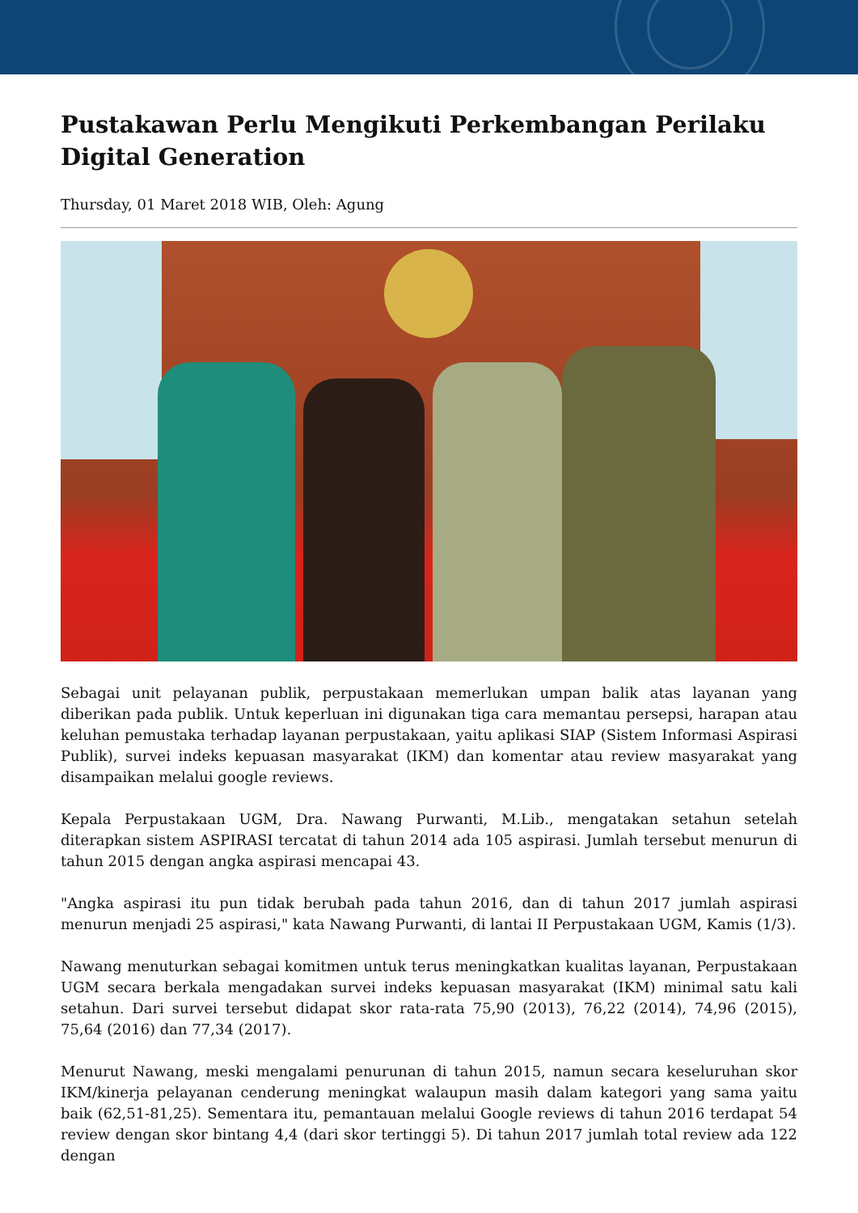Pustakawan Perlu Mengikuti Perkembangan Perilaku Digital Generation
Thursday, 01 Maret 2018 WIB, Oleh: Agung
Sebagai unit pelayanan publik, perpustakaan memerlukan umpan balik atas layanan yang diberikan pada publik. Untuk keperluan ini digunakan tiga cara memantau persepsi, harapan atau keluhan pemustaka terhadap layanan perpustakaan, yaitu aplikasi SIAP (Sistem Informasi Aspirasi Publik), survei indeks kepuasan masyarakat (IKM) dan komentar atau review masyarakat yang disampaikan melalui google reviews.
Kepala Perpustakaan UGM, Dra. Nawang Purwanti, M.Lib., mengatakan setahun setelah diterapkan sistem ASPIRASI tercatat di tahun 2014 ada 105 aspirasi. Jumlah tersebut menurun di tahun 2015 dengan angka aspirasi mencapai 43.
"Angka aspirasi itu pun tidak berubah pada tahun 2016, dan di tahun 2017 jumlah aspirasi menurun menjadi 25 aspirasi," kata Nawang Purwanti, di lantai II Perpustakaan UGM, Kamis (1/3).
Nawang menuturkan sebagai komitmen untuk terus meningkatkan kualitas layanan, Perpustakaan UGM secara berkala mengadakan survei indeks kepuasan masyarakat (IKM) minimal satu kali setahun. Dari survei tersebut didapat skor rata-rata 75,90 (2013), 76,22 (2014), 74,96 (2015), 75,64 (2016) dan 77,34 (2017).
Menurut Nawang, meski mengalami penurunan di tahun 2015, namun secara keseluruhan skor IKM/kinerja pelayanan cenderung meningkat walaupun masih dalam kategori yang sama yaitu baik (62,51-81,25). Sementara itu, pemantauan melalui Google reviews di tahun 2016 terdapat 54 review dengan skor bintang 4,4 (dari skor tertinggi 5). Di tahun 2017 jumlah total review ada 122 dengan